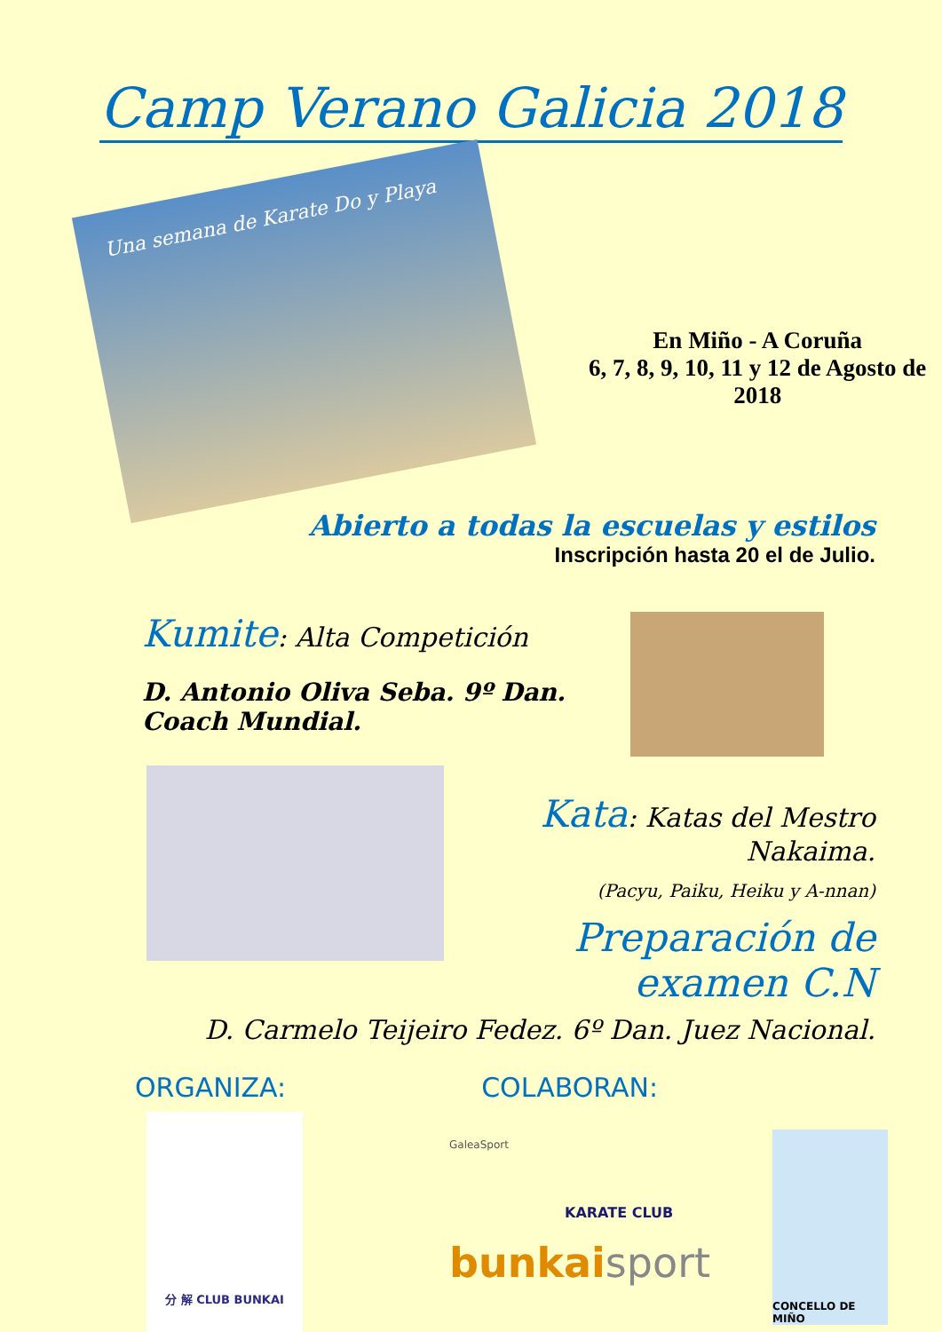Camp Verano Galicia 2018
Una semana de Karate Do y Playa
En Miño - A Coruña
6, 7, 8, 9, 10, 11 y 12 de Agosto de 2018
Abierto a todas la escuelas y estilos
Inscripción hasta 20 el de Julio.
Kumite: Alta Competición
D. Antonio Oliva Seba. 9º Dan. Coach Mundial.
Kata: Katas del Mestro Nakaima.
(Pacyu, Paiku, Heiku y A-nnan)
Preparación de examen C.N
D. Carmelo Teijeiro Fedez. 6º Dan. Juez Nacional.
ORGANIZA: COLABORAN:
分 解 CLUB BUNKAI
GaleaSport
KARATE CLUB
bunkai sport
CONCELLO DE MIÑO